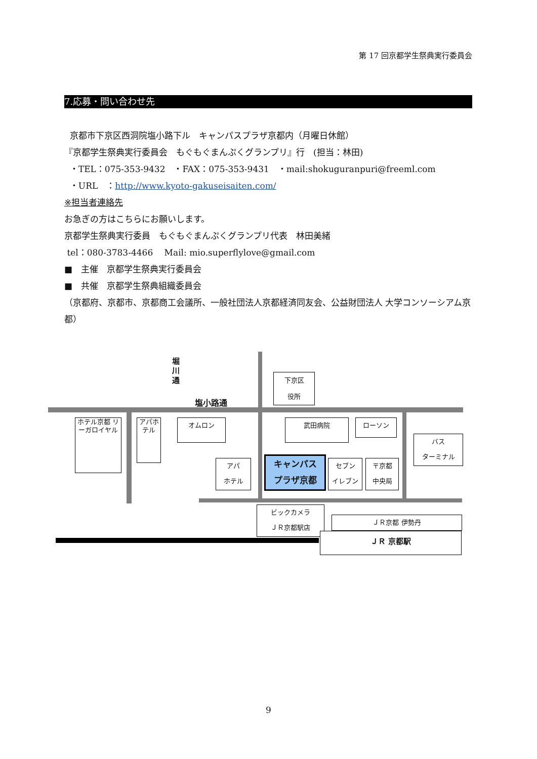第 17 回京都学生祭典実行委員会
7.応募・問い合わせ先
京都市下京区西洞院塩小路下ル　キャンパスプラザ京都内（月曜日休館）
『京都学生祭典実行委員会　もぐもぐまんぷくグランプリ』行　(担当：林田)
・TEL：075-353-9432　・FAX：075-353-9431　・mail:shokuguranpuri@freeml.com
・URL　：http://www.kyoto-gakuseisaiten.com/
※担当者連絡先
お急ぎの方はこちらにお願いします。
京都学生祭典実行委員　もぐもぐまんぷくグランプリ代表　林田美緒
tel：080-3783-4466　 Mail: mio.superflylove@gmail.com
■　主催　京都学生祭典実行委員会
■　共催　京都学生祭典組織委員会
（京都府、京都市、京都商工会議所、一般社団法人京都経済同友会、公益財団法人 大学コンソーシアム京都）
堀川通
塩小路通
下京区
役所
ホテル京都 リーガロイヤル
アパホテル
オムロン 武田病院 ローソン
バス
ターミナル
アパ
ホテル
キャンパス
プラザ京都
セブン
イレブン
〒京都
中央局
ビックカメラ
ＪＲ京都駅店
ＪＲ京都 伊勢丹
ＪＲ 京都駅
9